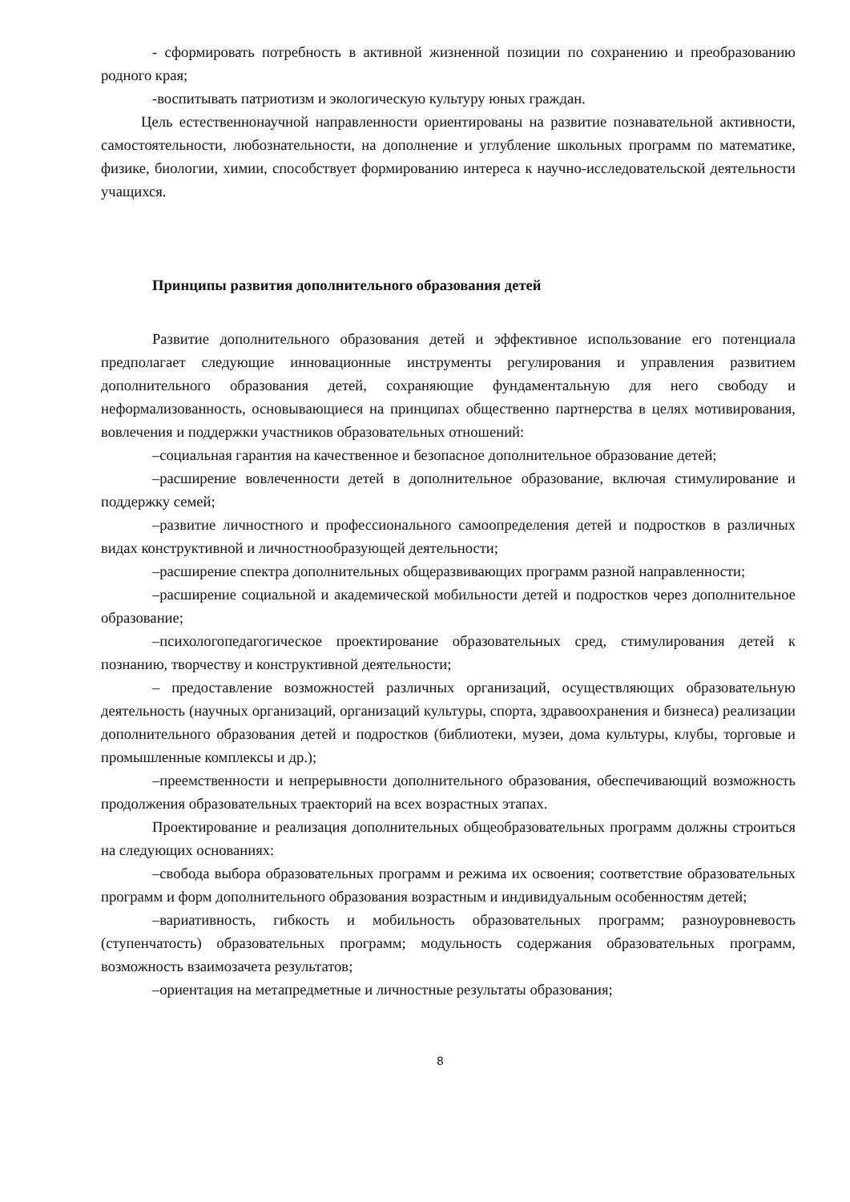- сформировать потребность в активной жизненной позиции по сохранению и преобразованию родного края;
-воспитывать патриотизм и экологическую культуру юных граждан.
Цель естественнонаучной направленности ориентированы на развитие познавательной активности, самостоятельности, любознательности, на дополнение и углубление школьных программ по математике, физике, биологии, химии, способствует формированию интереса к научно-исследовательской деятельности учащихся.
Принципы развития дополнительного образования детей
Развитие дополнительного образования детей и эффективное использование его потенциала предполагает следующие инновационные инструменты регулирования и управления развитием дополнительного образования детей, сохраняющие фундаментальную для него свободу и неформализованность, основывающиеся на принципах общественно партнерства в целях мотивирования, вовлечения и поддержки участников образовательных отношений:
–социальная гарантия на качественное и безопасное дополнительное образование детей;
–расширение вовлеченности детей в дополнительное образование, включая стимулирование и поддержку семей;
–развитие личностного и профессионального самоопределения детей и подростков в различных видах конструктивной и личностнообразующей деятельности;
–расширение спектра дополнительных общеразвивающих программ разной направленности;
–расширение социальной и академической мобильности детей и подростков через дополнительное образование;
–психологопедагогическое проектирование образовательных сред, стимулирования детей к познанию, творчеству и конструктивной деятельности;
– предоставление возможностей различных организаций, осуществляющих образовательную деятельность (научных организаций, организаций культуры, спорта, здравоохранения и бизнеса) реализации дополнительного образования детей и подростков (библиотеки, музеи, дома культуры, клубы, торговые и промышленные комплексы и др.);
–преемственности и непрерывности дополнительного образования, обеспечивающий возможность продолжения образовательных траекторий на всех возрастных этапах.
Проектирование и реализация дополнительных общеобразовательных программ должны строиться на следующих основаниях:
–свобода выбора образовательных программ и режима их освоения; соответствие образовательных программ и форм дополнительного образования возрастным и индивидуальным особенностям детей;
–вариативность, гибкость и мобильность образовательных программ; разноуровневость (ступенчатость) образовательных программ; модульность содержания образовательных программ, возможность взаимозачета результатов;
–ориентация на метапредметные и личностные результаты образования;
8